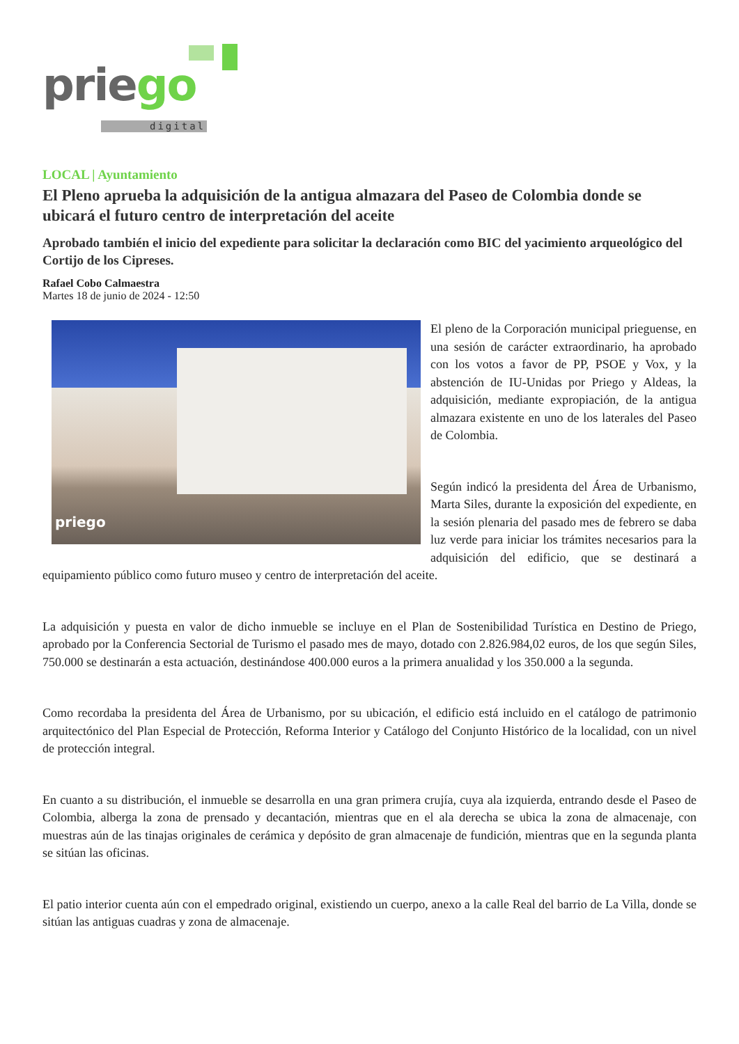priego
digital
LOCAL | Ayuntamiento
El Pleno aprueba la adquisición de la antigua almazara del Paseo de Colombia donde se ubicará el futuro centro de interpretación del aceite
Aprobado también el inicio del expediente para solicitar la declaración como BIC del yacimiento arqueológico del Cortijo de los Cipreses.
Rafael Cobo Calmaestra
Martes 18 de junio de 2024 - 12:50
priego
El pleno de la Corporación municipal prieguense, en una sesión de carácter extraordinario, ha aprobado con los votos a favor de PP, PSOE y Vox, y la abstención de IU-Unidas por Priego y Aldeas, la adquisición, mediante expropiación, de la antigua almazara existente en uno de los laterales del Paseo de Colombia.
Según indicó la presidenta del Área de Urbanismo, Marta Siles, durante la exposición del expediente, en la sesión plenaria del pasado mes de febrero se daba luz verde para iniciar los trámites necesarios para la adquisición del edificio, que se destinará a equipamiento público como futuro museo y centro de interpretación del aceite.
La adquisición y puesta en valor de dicho inmueble se incluye en el Plan de Sostenibilidad Turística en Destino de Priego, aprobado por la Conferencia Sectorial de Turismo el pasado mes de mayo, dotado con 2.826.984,02 euros, de los que según Siles, 750.000 se destinarán a esta actuación, destinándose 400.000 euros a la primera anualidad y los 350.000 a la segunda.
Como recordaba la presidenta del Área de Urbanismo, por su ubicación, el edificio está incluido en el catálogo de patrimonio arquitectónico del Plan Especial de Protección, Reforma Interior y Catálogo del Conjunto Histórico de la localidad, con un nivel de protección integral.
En cuanto a su distribución, el inmueble se desarrolla en una gran primera crujía, cuya ala izquierda, entrando desde el Paseo de Colombia, alberga la zona de prensado y decantación, mientras que en el ala derecha se ubica la zona de almacenaje, con muestras aún de las tinajas originales de cerámica y depósito de gran almacenaje de fundición, mientras que en la segunda planta se sitúan las oficinas.
El patio interior cuenta aún con el empedrado original, existiendo un cuerpo, anexo a la calle Real del barrio de La Villa, donde se sitúan las antiguas cuadras y zona de almacenaje.